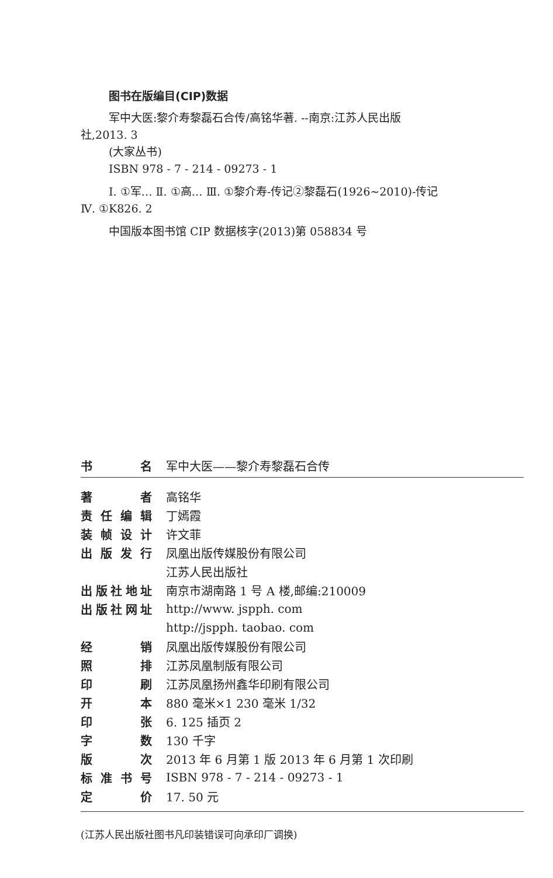图书在版编目(CIP)数据
军中大医:黎介寿黎磊石合传/高铭华著. --南京:江苏人民出版社,2013. 3
(大家丛书)
ISBN 978 - 7 - 214 - 09273 - 1
Ⅰ. ①军… Ⅱ. ①高… Ⅲ. ①黎介寿-传记②黎磊石(1926~2010)-传记 Ⅳ. ①K826. 2
中国版本图书馆 CIP 数据核字(2013)第 058834 号
| 书名 | 军中大医——黎介寿黎磊石合传 |
| 著者 | 高铭华 |
| 责任编辑 | 丁嫣霞 |
| 装帧设计 | 许文菲 |
| 出版发行 | 凤凰出版传媒股份有限公司 |
| | 江苏人民出版社 |
| 出版社地址 | 南京市湖南路 1 号 A 楼,邮编:210009 |
| 出版社网址 | http://www. jspph. com |
| | http://jspph. taobao. com |
| 经销 | 凤凰出版传媒股份有限公司 |
| 照排 | 江苏凤凰制版有限公司 |
| 印刷 | 江苏凤凰扬州鑫华印刷有限公司 |
| 开本 | 880 毫米×1 230 毫米 1/32 |
| 印张 | 6. 125 插页 2 |
| 字数 | 130 千字 |
| 版次 | 2013 年 6 月第 1 版 2013 年 6 月第 1 次印刷 |
| 标准书号 | ISBN 978 - 7 - 214 - 09273 - 1 |
| 定价 | 17. 50 元 |
(江苏人民出版社图书凡印装错误可向承印厂调换)